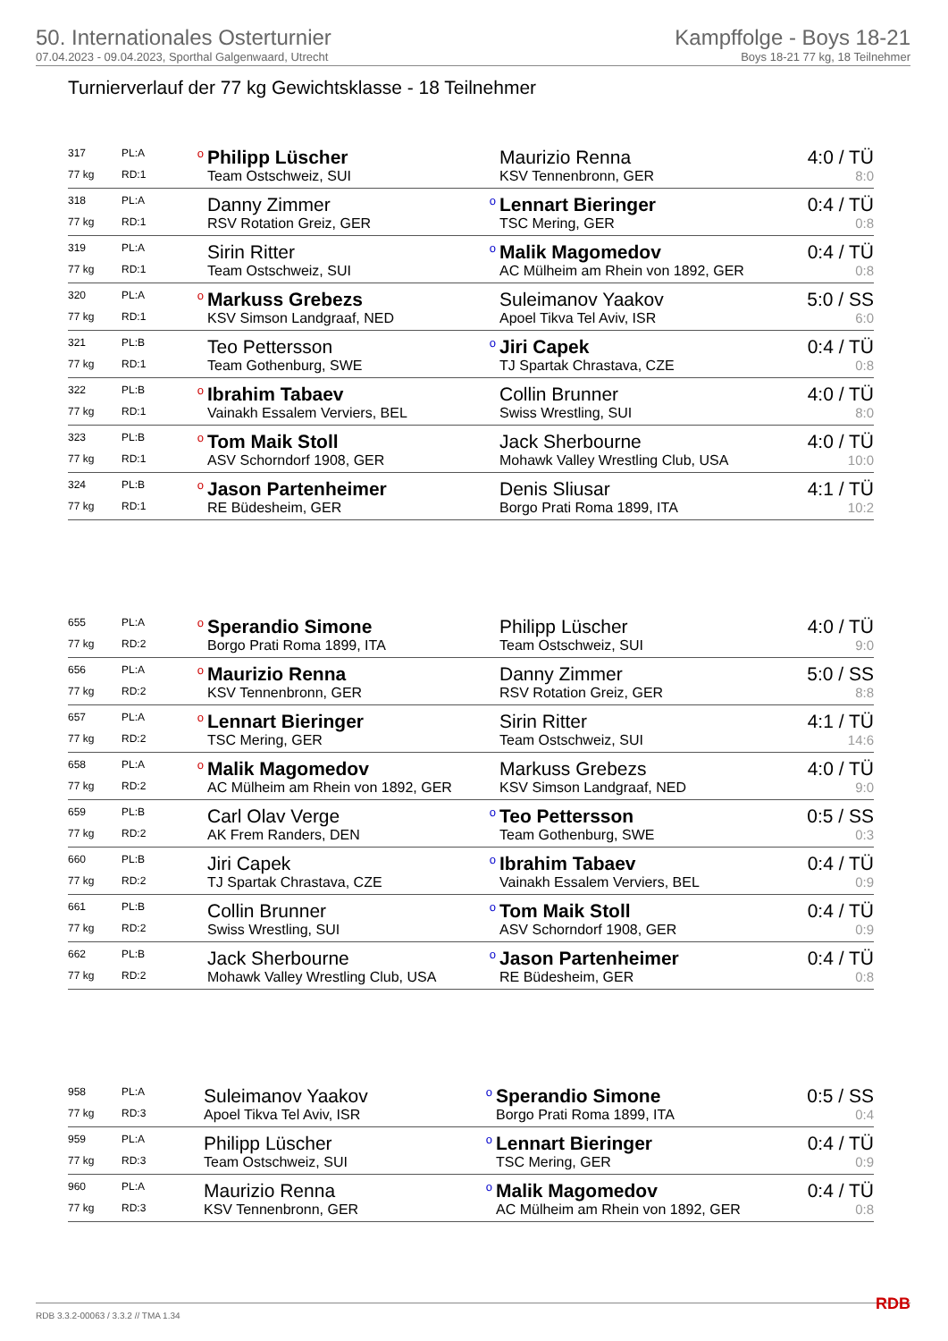50. Internationales Osterturnier
07.04.2023 - 09.04.2023, Sporthal Galgenwaard, Utrecht
Kampffolge - Boys 18-21
Boys 18-21 77 kg, 18 Teilnehmer
Turnierverlauf der 77 kg Gewichtsklasse - 18 Teilnehmer
| 317 | PL:A | o | Philipp Lüscher | | Maurizio Renna | 4:0 / TÜ |
| 77 kg | RD:1 | | Team Ostschweiz, SUI | | KSV Tennenbronn, GER | 8:0 |
| 318 | PL:A | | Danny Zimmer | o | Lennart Bieringer | 0:4 / TÜ |
| 77 kg | RD:1 | | RSV Rotation Greiz, GER | | TSC Mering, GER | 0:8 |
| 319 | PL:A | | Sirin Ritter | o | Malik Magomedov | 0:4 / TÜ |
| 77 kg | RD:1 | | Team Ostschweiz, SUI | | AC Mülheim am Rhein von 1892, GER | 0:8 |
| 320 | PL:A | o | Markuss Grebezs | | Suleimanov Yaakov | 5:0 / SS |
| 77 kg | RD:1 | | KSV Simson Landgraaf, NED | | Apoel Tikva Tel Aviv, ISR | 6:0 |
| 321 | PL:B | | Teo Pettersson | o | Jiri Capek | 0:4 / TÜ |
| 77 kg | RD:1 | | Team Gothenburg, SWE | | TJ Spartak Chrastava, CZE | 0:8 |
| 322 | PL:B | o | Ibrahim Tabaev | | Collin Brunner | 4:0 / TÜ |
| 77 kg | RD:1 | | Vainakh Essalem Verviers, BEL | | Swiss Wrestling, SUI | 8:0 |
| 323 | PL:B | o | Tom Maik Stoll | | Jack Sherbourne | 4:0 / TÜ |
| 77 kg | RD:1 | | ASV Schorndorf 1908, GER | | Mohawk Valley Wrestling Club, USA | 10:0 |
| 324 | PL:B | o | Jason Partenheimer | | Denis Sliusar | 4:1 / TÜ |
| 77 kg | RD:1 | | RE Büdesheim, GER | | Borgo Prati Roma 1899, ITA | 10:2 |
| 655 | PL:A | o | Sperandio Simone | | Philipp Lüscher | 4:0 / TÜ |
| 77 kg | RD:2 | | Borgo Prati Roma 1899, ITA | | Team Ostschweiz, SUI | 9:0 |
| 656 | PL:A | o | Maurizio Renna | | Danny Zimmer | 5:0 / SS |
| 77 kg | RD:2 | | KSV Tennenbronn, GER | | RSV Rotation Greiz, GER | 8:8 |
| 657 | PL:A | o | Lennart Bieringer | | Sirin Ritter | 4:1 / TÜ |
| 77 kg | RD:2 | | TSC Mering, GER | | Team Ostschweiz, SUI | 14:6 |
| 658 | PL:A | o | Malik Magomedov | | Markuss Grebezs | 4:0 / TÜ |
| 77 kg | RD:2 | | AC Mülheim am Rhein von 1892, GER | | KSV Simson Landgraaf, NED | 9:0 |
| 659 | PL:B | | Carl Olav Verge | o | Teo Pettersson | 0:5 / SS |
| 77 kg | RD:2 | | AK Frem Randers, DEN | | Team Gothenburg, SWE | 0:3 |
| 660 | PL:B | | Jiri Capek | o | Ibrahim Tabaev | 0:4 / TÜ |
| 77 kg | RD:2 | | TJ Spartak Chrastava, CZE | | Vainakh Essalem Verviers, BEL | 0:9 |
| 661 | PL:B | | Collin Brunner | o | Tom Maik Stoll | 0:4 / TÜ |
| 77 kg | RD:2 | | Swiss Wrestling, SUI | | ASV Schorndorf 1908, GER | 0:9 |
| 662 | PL:B | | Jack Sherbourne | o | Jason Partenheimer | 0:4 / TÜ |
| 77 kg | RD:2 | | Mohawk Valley Wrestling Club, USA | | RE Büdesheim, GER | 0:8 |
| 958 | PL:A | | Suleimanov Yaakov | o | Sperandio Simone | 0:5 / SS |
| 77 kg | RD:3 | | Apoel Tikva Tel Aviv, ISR | | Borgo Prati Roma 1899, ITA | 0:4 |
| 959 | PL:A | | Philipp Lüscher | o | Lennart Bieringer | 0:4 / TÜ |
| 77 kg | RD:3 | | Team Ostschweiz, SUI | | TSC Mering, GER | 0:9 |
| 960 | PL:A | | Maurizio Renna | o | Malik Magomedov | 0:4 / TÜ |
| 77 kg | RD:3 | | KSV Tennenbronn, GER | | AC Mülheim am Rhein von 1892, GER | 0:8 |
RDB 3.3.2-00063 / 3.3.2 // TMA 1.34 RDB